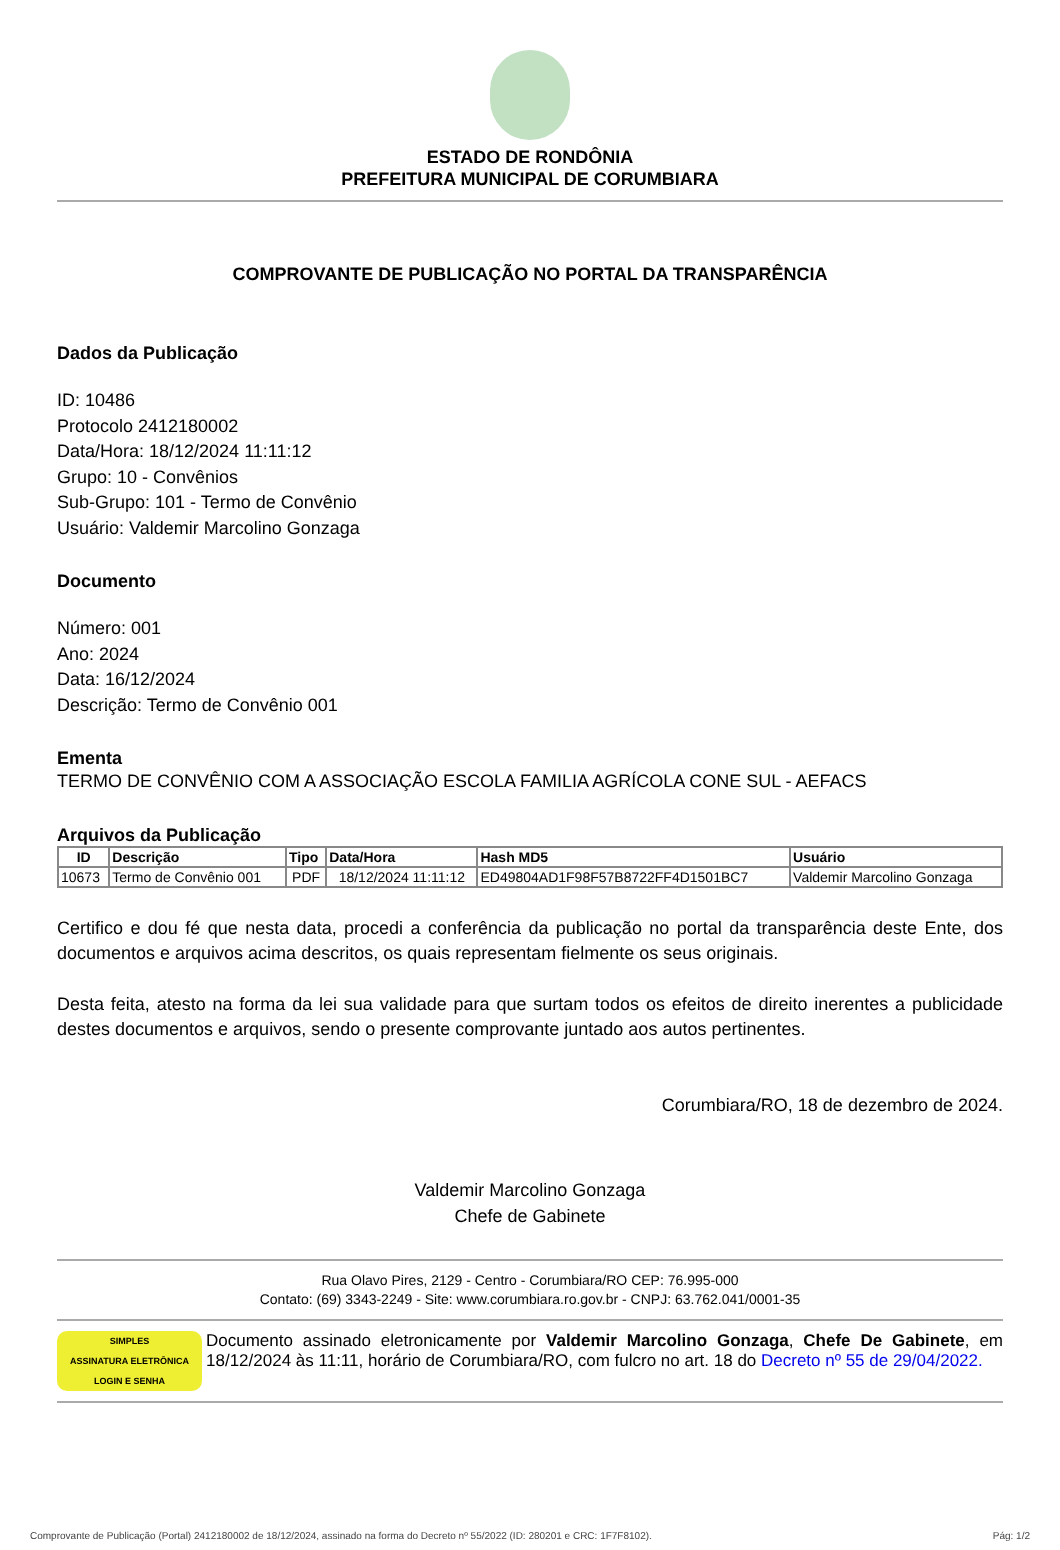ESTADO DE RONDÔNIA
PREFEITURA MUNICIPAL DE CORUMBIARA
COMPROVANTE DE PUBLICAÇÃO NO PORTAL DA TRANSPARÊNCIA
Dados da Publicação
ID: 10486
Protocolo 2412180002
Data/Hora: 18/12/2024 11:11:12
Grupo: 10 - Convênios
Sub-Grupo: 101 - Termo de Convênio
Usuário: Valdemir Marcolino Gonzaga
Documento
Número: 001
Ano: 2024
Data: 16/12/2024
Descrição: Termo de Convênio 001
Ementa
TERMO DE CONVÊNIO COM A ASSOCIAÇÃO ESCOLA FAMILIA AGRÍCOLA CONE SUL - AEFACS
Arquivos da Publicação
| ID | Descrição | Tipo | Data/Hora | Hash MD5 | Usuário |
| --- | --- | --- | --- | --- | --- |
| 10673 | Termo de Convênio 001 | PDF | 18/12/2024 11:11:12 | ED49804AD1F98F57B8722FF4D1501BC7 | Valdemir Marcolino Gonzaga |
Certifico e dou fé que nesta data, procedi a conferência da publicação no portal da transparência deste Ente, dos documentos e arquivos acima descritos, os quais representam fielmente os seus originais.
Desta feita, atesto na forma da lei sua validade para que surtam todos os efeitos de direito inerentes a publicidade destes documentos e arquivos, sendo o presente comprovante juntado aos autos pertinentes.
Corumbiara/RO, 18 de dezembro de 2024.
Valdemir Marcolino Gonzaga
Chefe de Gabinete
Rua Olavo Pires, 2129 - Centro - Corumbiara/RO CEP: 76.995-000
Contato: (69) 3343-2249 - Site: www.corumbiara.ro.gov.br - CNPJ: 63.762.041/0001-35
SIMPLES
ASSINATURA ELETRÔNICA
LOGIN E SENHA
Documento assinado eletronicamente por Valdemir Marcolino Gonzaga, Chefe De Gabinete, em 18/12/2024 às 11:11, horário de Corumbiara/RO, com fulcro no art. 18 do Decreto nº 55 de 29/04/2022.
Comprovante de Publicação (Portal) 2412180002 de 18/12/2024, assinado na forma do Decreto nº 55/2022 (ID: 280201 e CRC: 1F7F8102). Pág: 1/2